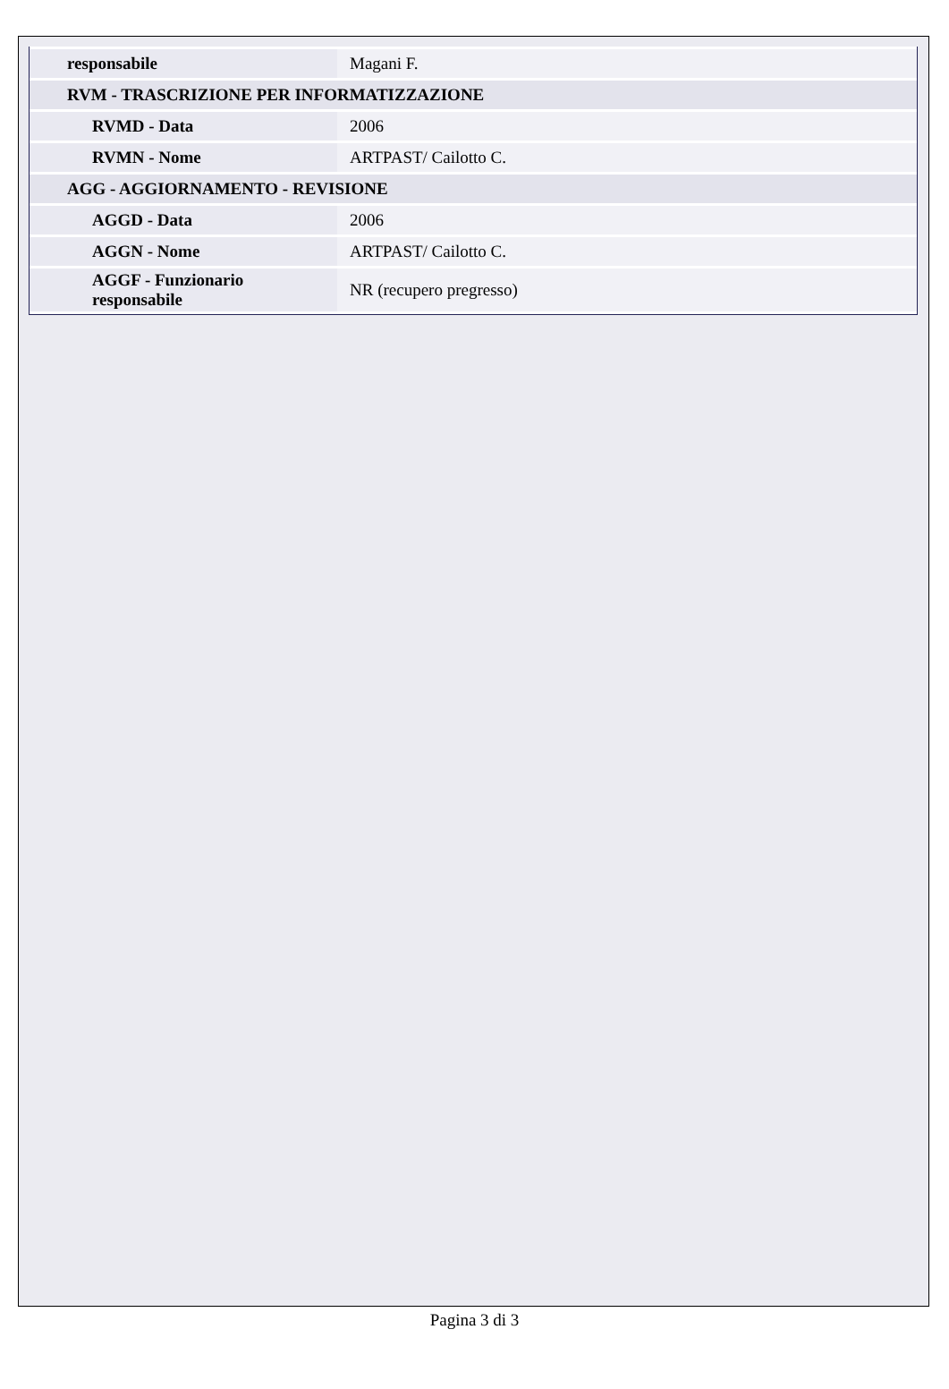| responsabile | Magani F. |
| RVM - TRASCRIZIONE PER INFORMATIZZAZIONE | |
| RVMD - Data | 2006 |
| RVMN - Nome | ARTPAST/ Cailotto C. |
| AGG - AGGIORNAMENTO - REVISIONE | |
| AGGD - Data | 2006 |
| AGGN - Nome | ARTPAST/ Cailotto C. |
| AGGF - Funzionario responsabile | NR (recupero pregresso) |
Pagina 3 di 3